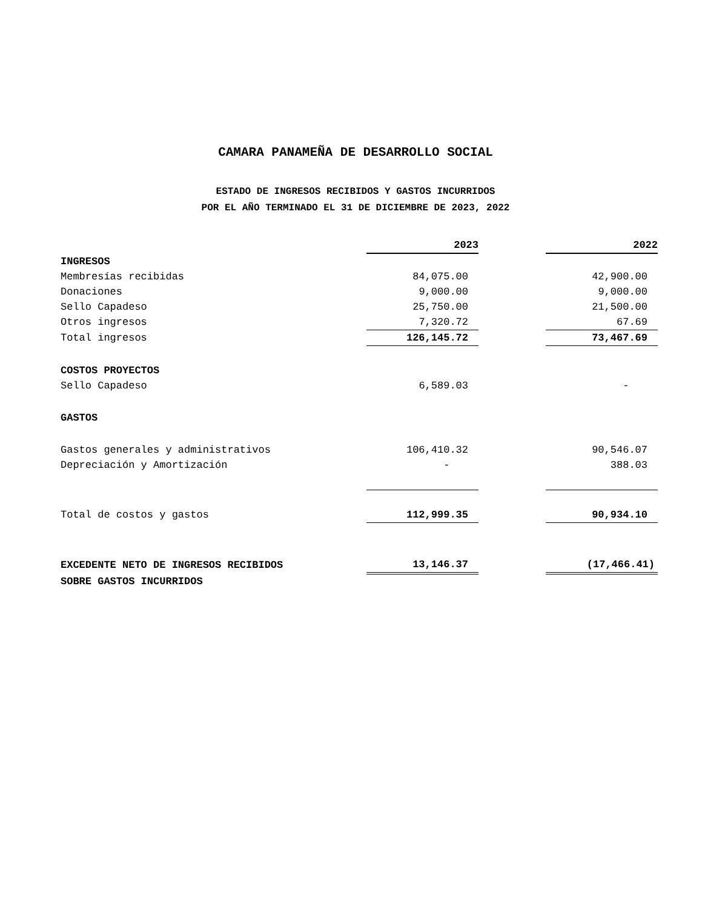CAMARA PANAMEÑA DE DESARROLLO SOCIAL
ESTADO DE INGRESOS RECIBIDOS Y GASTOS INCURRIDOS
POR EL AÑO TERMINADO EL 31 DE DICIEMBRE DE 2023, 2022
| | 2023 | | 2022 |
| INGRESOS | | | |
| Membresías recibidas | 84,075.00 | | 42,900.00 |
| Donaciones | 9,000.00 | | 9,000.00 |
| Sello Capadeso | 25,750.00 | | 21,500.00 |
| Otros ingresos | 7,320.72 | | 67.69 |
| Total ingresos | 126,145.72 | | 73,467.69 |
| COSTOS PROYECTOS | | | |
| Sello Capadeso | 6,589.03 | | - |
| GASTOS | | | |
| Gastos generales y administrativos | 106,410.32 | | 90,546.07 |
| Depreciación y Amortización | - | | 388.03 |
| Total de costos y gastos | 112,999.35 | | 90,934.10 |
| EXCEDENTE NETO DE INGRESOS RECIBIDOS | 13,146.37 | | (17,466.41) |
| SOBRE GASTOS INCURRIDOS | | | |